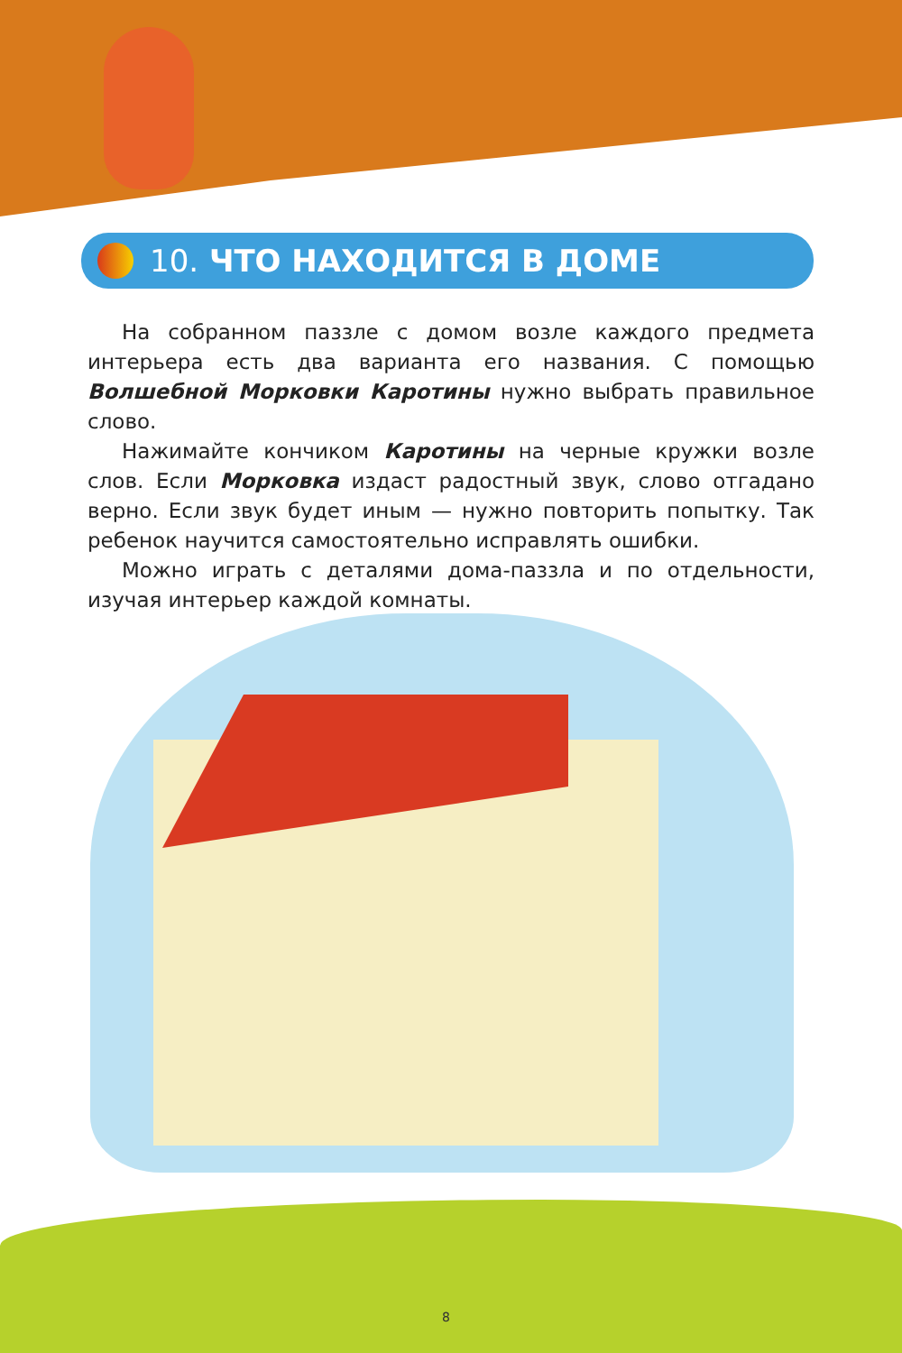10. ЧТО НАХОДИТСЯ В ДОМЕ
На собранном паззле с домом возле каждого предмета интерьера есть два варианта его названия. С помощью Волшебной Морковки Каротины нужно выбрать правильное слово.
Нажимайте кончиком Каротины на черные кружки возле слов. Если Морковка издаст радостный звук, слово отгадано верно. Если звук будет иным — нужно повторить попытку. Так ребенок научится самостоятельно исправлять ошибки.
Можно играть с деталями дома-паззла и по отдельности, изучая интерьер каждой комнаты.
8